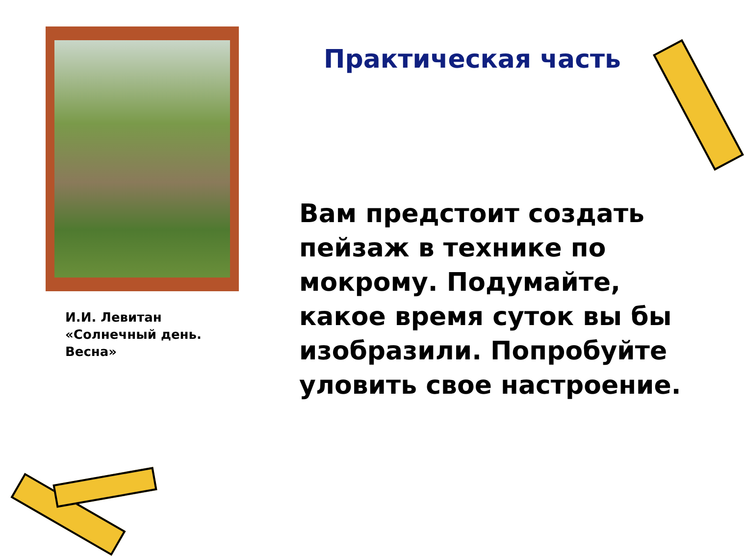И.И. Левитан
«Солнечный день. Весна»
Практическая часть
Вам предстоит создать пейзаж в технике по мокрому. Подумайте, какое время суток вы бы изобразили. Попробуйте уловить свое настроение.